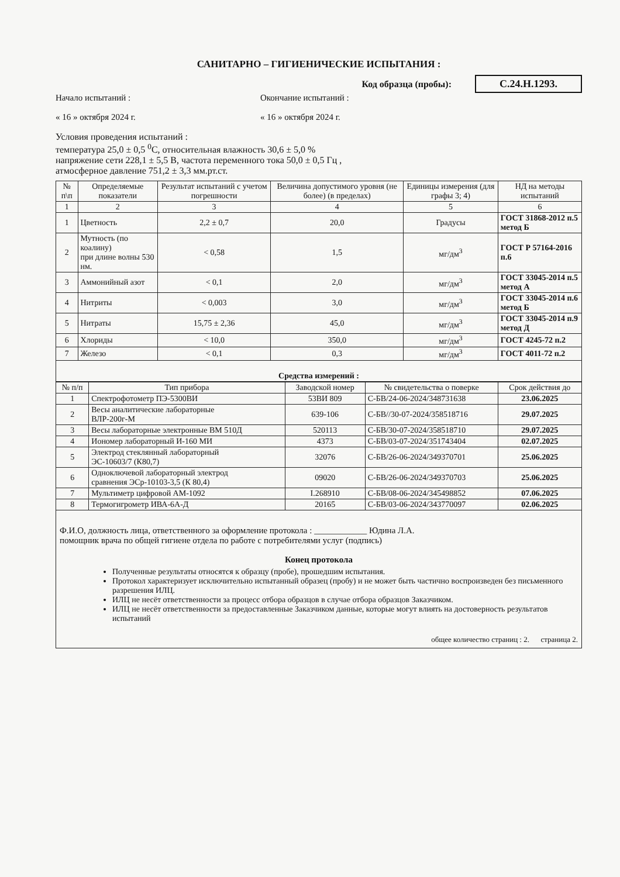САНИТАРНО – ГИГИЕНИЧЕСКИЕ ИСПЫТАНИЯ :
Код образца (пробы): С.24.Н.1293.
Начало испытаний : Окончание испытаний :
« 16 » октября 2024 г. « 16 » октября 2024 г.
Условия проведения испытаний :
температура 25,0 ± 0,5 <sup>0</sup>С, относительная влажность 30,6 ± 5,0 %
напряжение сети 228,1 ± 5,5 В, частота переменного тока 50,0 ± 0,5 Гц ,
атмосферное давление 751,2 ± 3,3 мм.рт.ст.
| № п\п | Определяемые показатели | Результат испытаний с учетом погрешности | Величина допустимого уровня (не более) (в пределах) | Единицы измерения (для графы 3; 4) | НД на методы испытаний |
| --- | --- | --- | --- | --- | --- |
| 1 | 2 | 3 | 4 | 5 | 6 |
| 1 | Цветность | 2,2 ± 0,7 | 20,0 | Градусы | ГОСТ 31868-2012 п.5 метод Б |
| 2 | Мутность (по коалину) при длине волны 530 нм. | < 0,58 | 1,5 | мг/дм<sup>3</sup> | ГОСТ Р 57164-2016 п.6 |
| 3 | Аммонийный азот | < 0,1 | 2,0 | мг/дм<sup>3</sup> | ГОСТ 33045-2014 п.5 метод А |
| 4 | Нитриты | < 0,003 | 3,0 | мг/дм<sup>3</sup> | ГОСТ 33045-2014 п.6 метод Б |
| 5 | Нитраты | 15,75 ± 2,36 | 45,0 | мг/дм<sup>3</sup> | ГОСТ 33045-2014 п.9 метод Д |
| 6 | Хлориды | < 10,0 | 350,0 | мг/дм<sup>3</sup> | ГОСТ 4245-72 п.2 |
| 7 | Железо | < 0,1 | 0,3 | мг/дм<sup>3</sup> | ГОСТ 4011-72 п.2 |
| Средства измерений : | | | | | |
| № п/п | Тип прибора | Заводской номер | № свидетельства о поверке | Срок действия до |
| --- | --- | --- | --- | --- |
| 1 | Спектрофотометр ПЭ-5300ВИ | 53ВИ 809 | С-БВ/24-06-2024/348731638 | 23.06.2025 |
| 2 | Весы аналитические лабораторные ВЛР-200г-М | 639-106 | С-БВ//30-07-2024/358518716 | 29.07.2025 |
| 3 | Весы лабораторные электронные ВМ 510Д | 520113 | С-БВ/30-07-2024/358518710 | 29.07.2025 |
| 4 | Иономер лабораторный И-160 МИ | 4373 | С-БВ/03-07-2024/351743404 | 02.07.2025 |
| 5 | Электрод стеклянный лабораторный ЭС-10603/7 (К80,7) | 32076 | С-БВ/26-06-2024/349370701 | 25.06.2025 |
| 6 | Одноключевой лабораторный электрод сравнения ЭСр-10103-3,5 (К 80,4) | 09020 | С-БВ/26-06-2024/349370703 | 25.06.2025 |
| 7 | Мультиметр цифровой АМ-1092 | I.268910 | С-БВ/08-06-2024/345498852 | 07.06.2025 |
| 8 | Термогигрометр ИВА-6А-Д | 20165 | С-БВ/03-06-2024/343770097 | 02.06.2025 |
Ф.И.О, должность лица, ответственного за оформление протокола : ____________ Юдина Л.А.
помощник врача по общей гигиене отдела по работе с потребителями услуг (подпись)
Конец протокола
Полученные результаты относятся к образцу (пробе), прошедшим испытания.
Протокол характеризует исключительно испытанный образец (пробу) и не может быть частично воспроизведен без письменного разрешения ИЛЦ.
ИЛЦ не несёт ответственности за процесс отбора образцов в случае отбора образцов Заказчиком.
ИЛЦ не несёт ответственности за предоставленные Заказчиком данные, которые могут влиять на достоверность результатов испытаний
общее количество страниц : 2. страница 2.